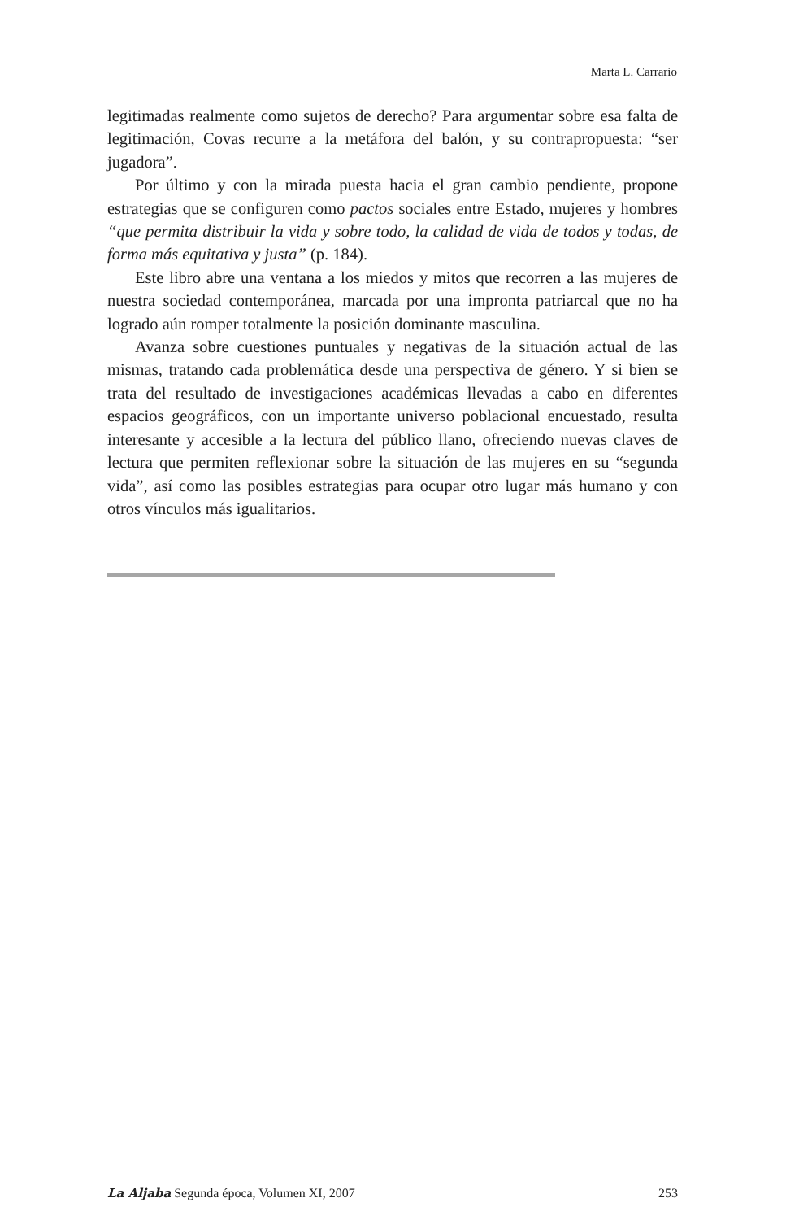Marta L. Carrario
legitimadas realmente como sujetos de derecho? Para argumentar sobre esa falta de legitimación, Covas recurre a la metáfora del balón, y su contrapropuesta: “ser jugadora”.
Por último y con la mirada puesta hacia el gran cambio pendiente, propone estrategias que se configuren como pactos sociales entre Estado, mujeres y hombres “que permita distribuir la vida y sobre todo, la calidad de vida de todos y todas, de forma más equitativa y justa” (p. 184).
Este libro abre una ventana a los miedos y mitos que recorren a las mujeres de nuestra sociedad contemporánea, marcada por una impronta patriarcal que no ha logrado aún romper totalmente la posición dominante masculina.
Avanza sobre cuestiones puntuales y negativas de la situación actual de las mismas, tratando cada problemática desde una perspectiva de género. Y si bien se trata del resultado de investigaciones académicas llevadas a cabo en diferentes espacios geográficos, con un importante universo poblacional encuestado, resulta interesante y accesible a la lectura del público llano, ofreciendo nuevas claves de lectura que permiten reflexionar sobre la situación de las mujeres en su “segunda vida”, así como las posibles estrategias para ocupar otro lugar más humano y con otros vínculos más igualitarios.
La Aljaba Segunda época, Volumen XI, 2007 253